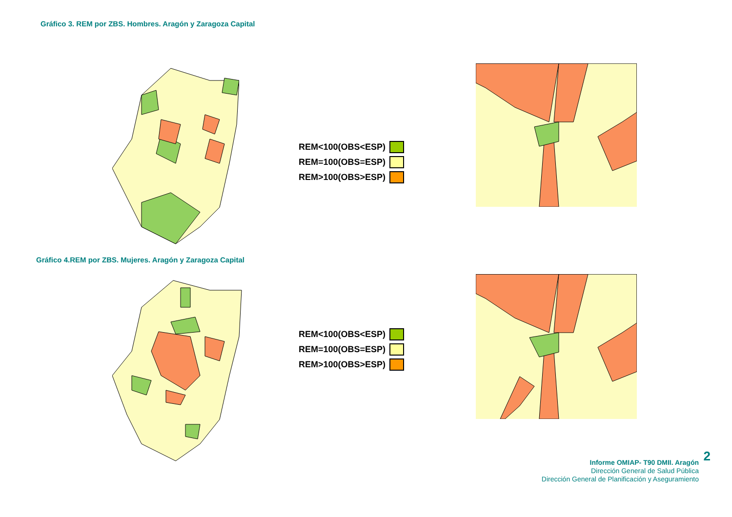Gráfico 3. REM por ZBS. Hombres. Aragón y Zaragoza Capital
REM<100(OBS<ESP)
REM=100(OBS=ESP)
REM>100(OBS>ESP)
Gráfico 4.REM por ZBS. Mujeres. Aragón y Zaragoza Capital
REM<100(OBS<ESP)
REM=100(OBS=ESP)
REM>100(OBS>ESP)
2
Informe OMIAP- T90 DMII. Aragón
Dirección General de Salud Pública
Dirección General de Planificación y Aseguramiento